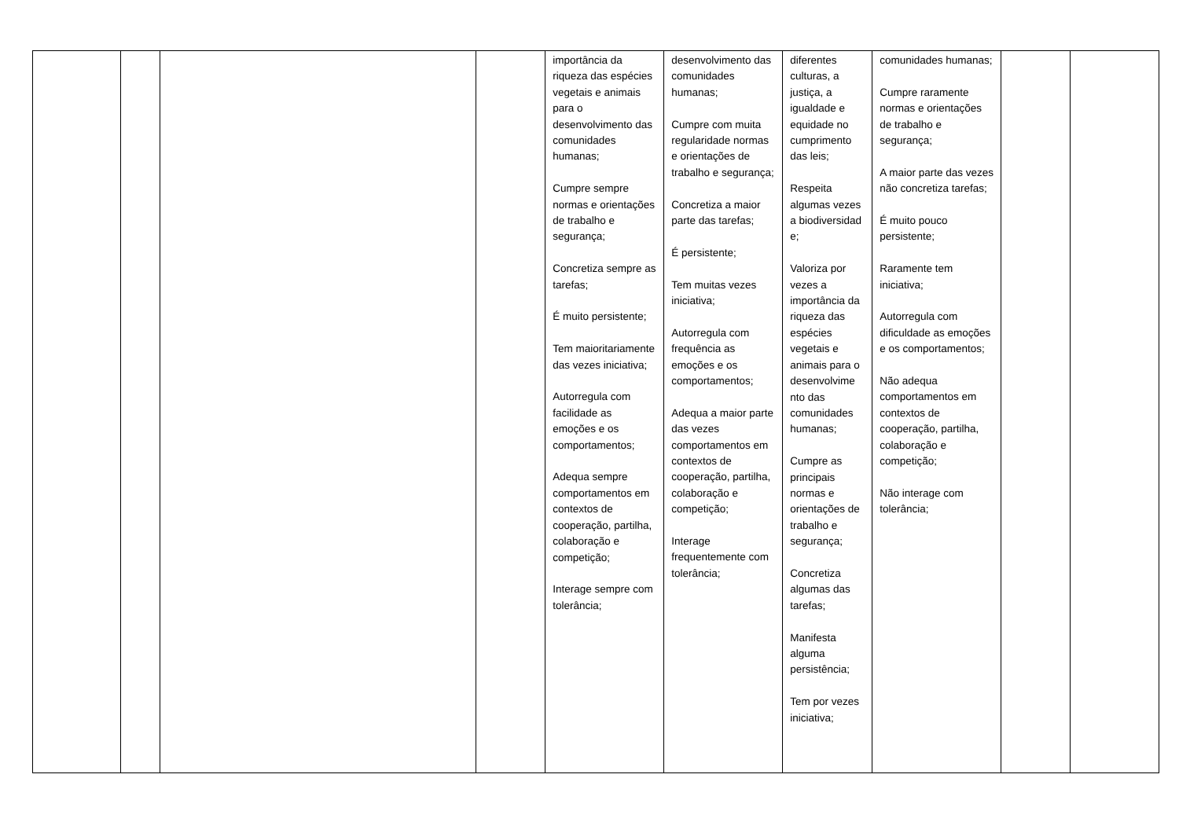| | | | | importância da riqueza das espécies vegetais e animais para o desenvolvimento das comunidades humanas; Cumpre sempre normas e orientações de trabalho e segurança; Concretiza sempre as tarefas; É muito persistente; Tem maioritariamente das vezes iniciativa; Autorregula com facilidade as emoções e os comportamentos; Adequa sempre comportamentos em contextos de cooperação, partilha, colaboração e competição; Interage sempre com tolerância; | desenvolvimento das comunidades humanas; Cumpre com muita regularidade normas e orientações de trabalho e segurança; Concretiza a maior parte das tarefas; É persistente; Tem muitas vezes iniciativa; Autorregula com frequência as emoções e os comportamentos; Adequa a maior parte das vezes comportamentos em contextos de cooperação, partilha, colaboração e competição; Interage frequentemente com tolerância; | diferentes culturas, a justiça, a igualdade e equidade no cumprimento das leis; Respeita algumas vezes a biodiversidad e; Valoriza por vezes a importância da riqueza das espécies vegetais e animais para o desenvolvime nto das comunidades humanas; Cumpre as principais normas e orientações de trabalho e segurança; Concretiza algumas das tarefas; Manifesta alguma persistência; Tem por vezes iniciativa; | comunidades humanas; Cumpre raramente normas e orientações de trabalho e segurança; A maior parte das vezes não concretiza tarefas; É muito pouco persistente; Raramente tem iniciativa; Autorregula com dificuldade as emoções e os comportamentos; Não adequa comportamentos em contextos de cooperação, partilha, colaboração e competição; Não interage com tolerância; | | |